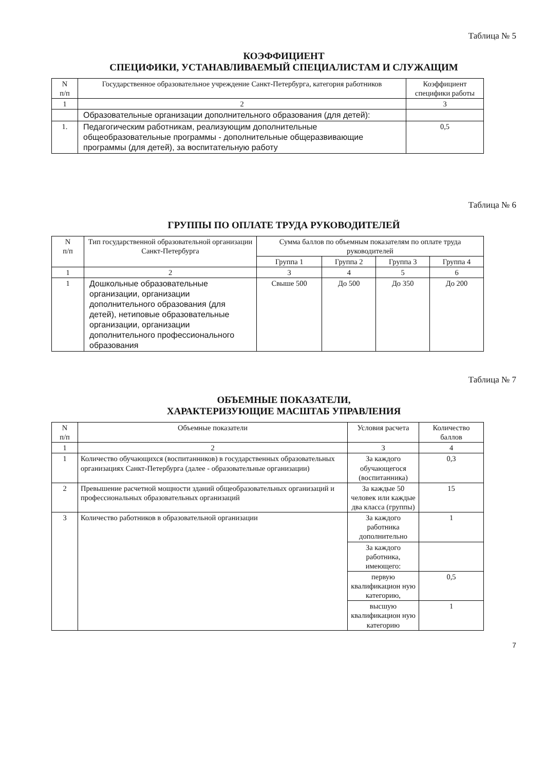Таблица № 5
КОЭФФИЦИЕНТ
СПЕЦИФИКИ, УСТАНАВЛИВАЕМЫЙ СПЕЦИАЛИСТАМ И СЛУЖАЩИМ
| N п/п | Государственное образовательное учреждение Санкт-Петербурга, категория работников | Коэффициент специфики работы |
| --- | --- | --- |
| 1 | 2 | 3 |
| | Образовательные организации дополнительного образования (для детей): | |
| 1. | Педагогическим работникам, реализующим дополнительные общеобразовательные программы - дополнительные общеразвивающие программы (для детей), за воспитательную работу | 0,5 |
Таблица № 6
ГРУППЫ ПО ОПЛАТЕ ТРУДА РУКОВОДИТЕЛЕЙ
| N п/п | Тип государственной образовательной организации Санкт-Петербурга | Сумма баллов по объемным показателям по оплате труда руководителей | | | |
| --- | --- | --- | --- | --- | --- |
| | | Группа 1 | Группа 2 | Группа 3 | Группа 4 |
| 1 | 2 | 3 | 4 | 5 | 6 |
| 1 | Дошкольные образовательные организации, организации дополнительного образования (для детей), нетиповые образовательные организации, организации дополнительного профессионального образования | Свыше 500 | До 500 | До 350 | До 200 |
Таблица № 7
ОБЪЕМНЫЕ ПОКАЗАТЕЛИ,
ХАРАКТЕРИЗУЮЩИЕ МАСШТАБ УПРАВЛЕНИЯ
| N п/п | Объемные показатели | Условия расчета | Количество баллов |
| --- | --- | --- | --- |
| 1 | 2 | 3 | 4 |
| 1 | Количество обучающихся (воспитанников) в государственных образовательных организациях Санкт-Петербурга (далее - образовательные организации) | За каждого обучающегося (воспитанника) | 0,3 |
| 2 | Превышение расчетной мощности зданий общеобразовательных организаций и профессиональных образовательных организаций | За каждые 50 человек или каждые два класса (группы) | 15 |
| 3 | Количество работников в образовательной организации | За каждого работника дополнительно | 1 |
| | | За каждого работника, имеющего: | |
| | | первую квалификацион ную категорию, | 0,5 |
| | | высшую квалификацион ную категорию | 1 |
7